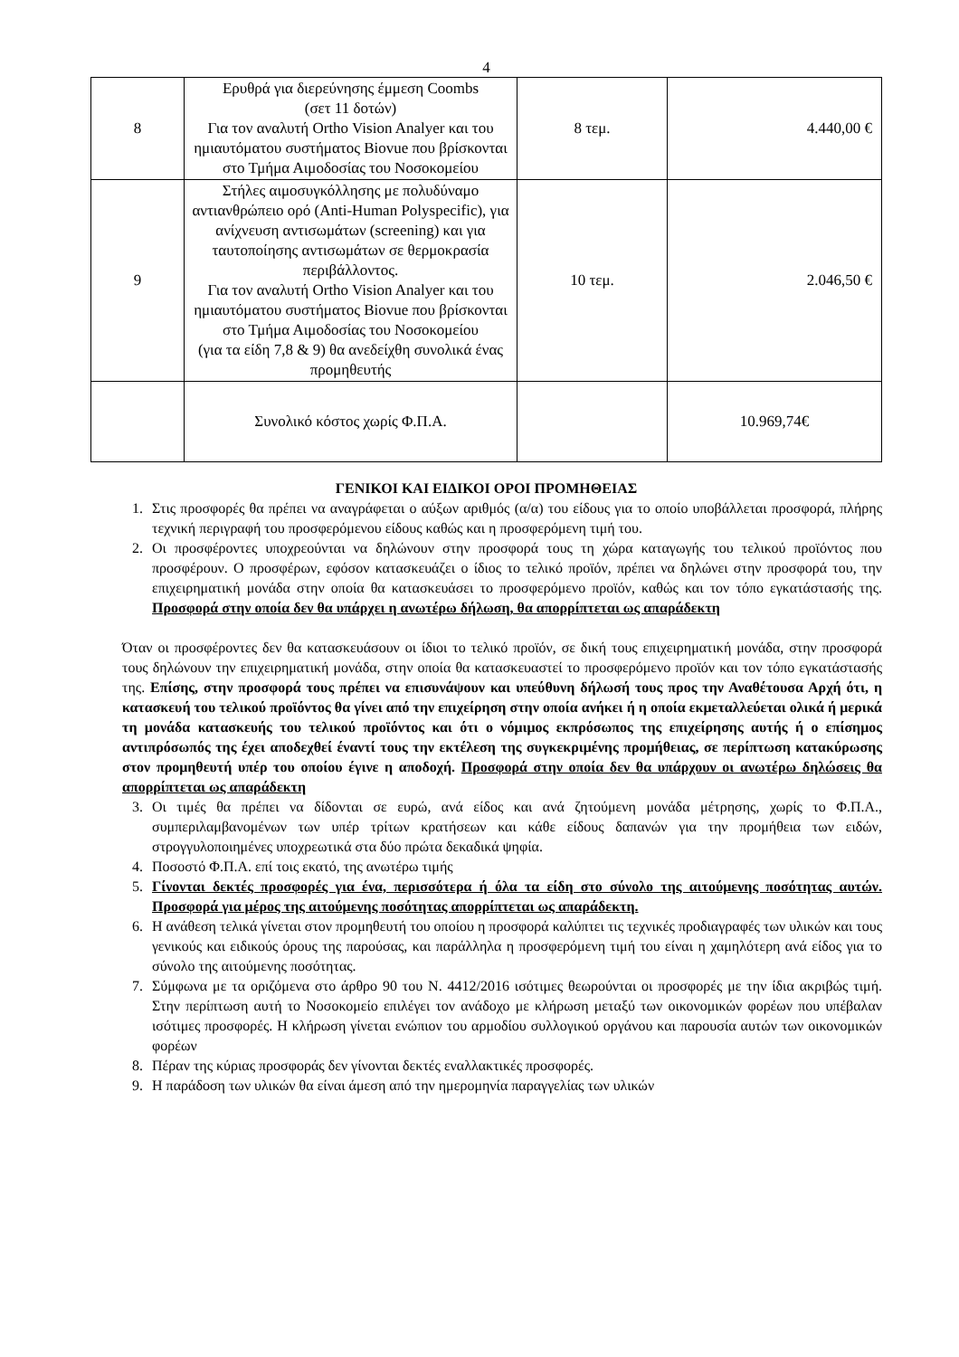4
| 8 | Ερυθρά για διερεύνησης έμμεση Coombs (σετ 11 δοτών) Για τον αναλυτή Ortho Vision Analyer και του ημιαυτόματου συστήματος Biovue που βρίσκονται στο Τμήμα Αιμοδοσίας του Νοσοκομείου | 8 τεμ. | 4.440,00 € |
| 9 | Στήλες αιμοσυγκόλλησης με πολυδύναμο αντιανθρώπειο ορό (Anti-Human Polyspecific), για ανίχνευση αντισωμάτων (screening) και για ταυτοποίησης αντισωμάτων σε θερμοκρασία περιβάλλοντος. Για τον αναλυτή Ortho Vision Analyer και του ημιαυτόματου συστήματος Biovue που βρίσκονται στο Τμήμα Αιμοδοσίας του Νοσοκομείου (για τα είδη 7,8 & 9) θα ανεδείχθη συνολικά ένας προμηθευτής | 10 τεμ. | 2.046,50 € |
| | Συνολικό κόστος χωρίς Φ.Π.Α. | | 10.969,74€ |
ΓΕΝΙΚΟΙ ΚΑΙ ΕΙΔΙΚΟΙ ΟΡΟΙ ΠΡΟΜΗΘΕΙΑΣ
1. Στις προσφορές θα πρέπει να αναγράφεται ο αύξων αριθμός (α/α) του είδους για το οποίο υποβάλλεται προσφορά, πλήρης τεχνική περιγραφή του προσφερόμενου είδους καθώς και η προσφερόμενη τιμή του.
2. Οι προσφέροντες υποχρεούνται να δηλώνουν στην προσφορά τους τη χώρα καταγωγής του τελικού προϊόντος που προσφέρουν. Ο προσφέρων, εφόσον κατασκευάζει ο ίδιος το τελικό προϊόν, πρέπει να δηλώνει στην προσφορά του, την επιχειρηματική μονάδα στην οποία θα κατασκευάσει το προσφερόμενο προϊόν, καθώς και τον τόπο εγκατάστασής της. Προσφορά στην οποία δεν θα υπάρχει η ανωτέρω δήλωση, θα απορρίπτεται ως απαράδεκτη
Όταν οι προσφέροντες δεν θα κατασκευάσουν οι ίδιοι το τελικό προϊόν, σε δική τους επιχειρηματική μονάδα, στην προσφορά τους δηλώνουν την επιχειρηματική μονάδα, στην οποία θα κατασκευαστεί το προσφερόμενο προϊόν και τον τόπο εγκατάστασής της. Επίσης, στην προσφορά τους πρέπει να επισυνάψουν και υπεύθυνη δήλωσή τους προς την Αναθέτουσα Αρχή ότι, η κατασκευή του τελικού προϊόντος θα γίνει από την επιχείρηση στην οποία ανήκει ή η οποία εκμεταλλεύεται ολικά ή μερικά τη μονάδα κατασκευής του τελικού προϊόντος και ότι ο νόμιμος εκπρόσωπος της επιχείρησης αυτής ή ο επίσημος αντιπρόσωπός της έχει αποδεχθεί έναντί τους την εκτέλεση της συγκεκριμένης προμήθειας, σε περίπτωση κατακύρωσης στον προμηθευτή υπέρ του οποίου έγινε η αποδοχή. Προσφορά στην οποία δεν θα υπάρχουν οι ανωτέρω δηλώσεις θα απορρίπτεται ως απαράδεκτη
3. Οι τιμές θα πρέπει να δίδονται σε ευρώ, ανά είδος και ανά ζητούμενη μονάδα μέτρησης, χωρίς το Φ.Π.Α., συμπεριλαμβανομένων των υπέρ τρίτων κρατήσεων και κάθε είδους δαπανών για την προμήθεια των ειδών, στρογγυλοποιημένες υποχρεωτικά στα δύο πρώτα δεκαδικά ψηφία.
4. Ποσοστό Φ.Π.Α. επί τοις εκατό, της ανωτέρω τιμής
5. Γίνονται δεκτές προσφορές για ένα, περισσότερα ή όλα τα είδη στο σύνολο της αιτούμενης ποσότητας αυτών. Προσφορά για μέρος της αιτούμενης ποσότητας απορρίπτεται ως απαράδεκτη.
6. Η ανάθεση τελικά γίνεται στον προμηθευτή του οποίου η προσφορά καλύπτει τις τεχνικές προδιαγραφές των υλικών και τους γενικούς και ειδικούς όρους της παρούσας, και παράλληλα η προσφερόμενη τιμή του είναι η χαμηλότερη ανά είδος για το σύνολο της αιτούμενης ποσότητας.
7. Σύμφωνα με τα οριζόμενα στο άρθρο 90 του Ν. 4412/2016 ισότιμες θεωρούνται οι προσφορές με την ίδια ακριβώς τιμή. Στην περίπτωση αυτή το Νοσοκομείο επιλέγει τον ανάδοχο με κλήρωση μεταξύ των οικονομικών φορέων που υπέβαλαν ισότιμες προσφορές. Η κλήρωση γίνεται ενώπιον του αρμοδίου συλλογικού οργάνου και παρουσία αυτών των οικονομικών φορέων
8. Πέραν της κύριας προσφοράς δεν γίνονται δεκτές εναλλακτικές προσφορές.
9. Η παράδοση των υλικών θα είναι άμεση από την ημερομηνία παραγγελίας των υλικών